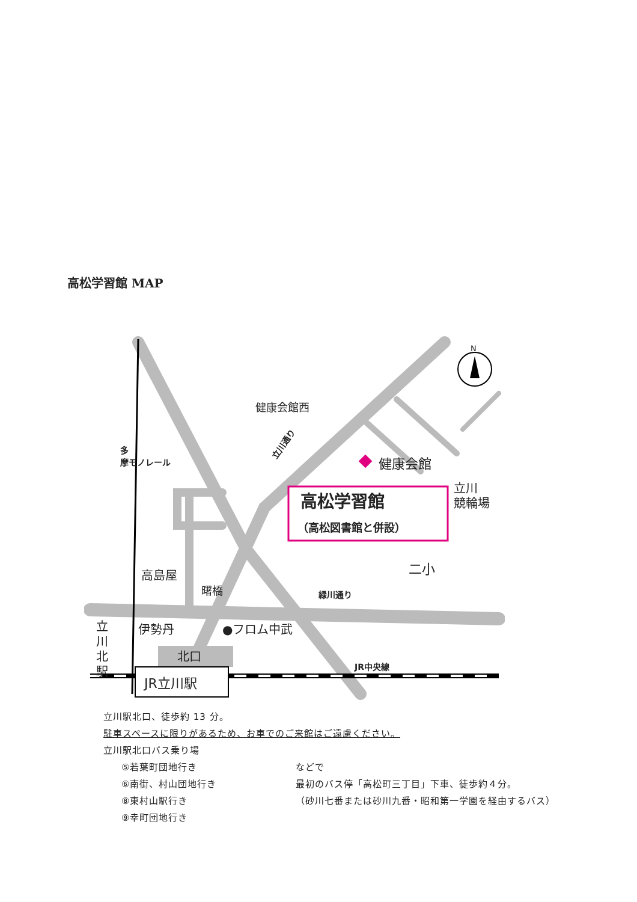高松学習館 MAP
N
健康会館西
健康会館
高松学習館
（高松図書館と併設）
立川
競輪場
二小
高島屋
曙橋
緑川通り
●フロム中武
伊勢丹
立
川
北
駅
北口
JR立川駅
JR中央線
立川通り
多
摩モノレール
立川駅北口、徒歩約 13 分。
駐車スペースに限りがあるため、お車でのご来館はご遠慮ください。
立川駅北口バス乗り場
⑤若葉町団地行き などで
⑥南街、村山団地行き 最初のバス停「高松町三丁目」下車、徒歩約４分。
⑧東村山駅行き （砂川七番または砂川九番・昭和第一学園を経由するバス）
⑨幸町団地行き